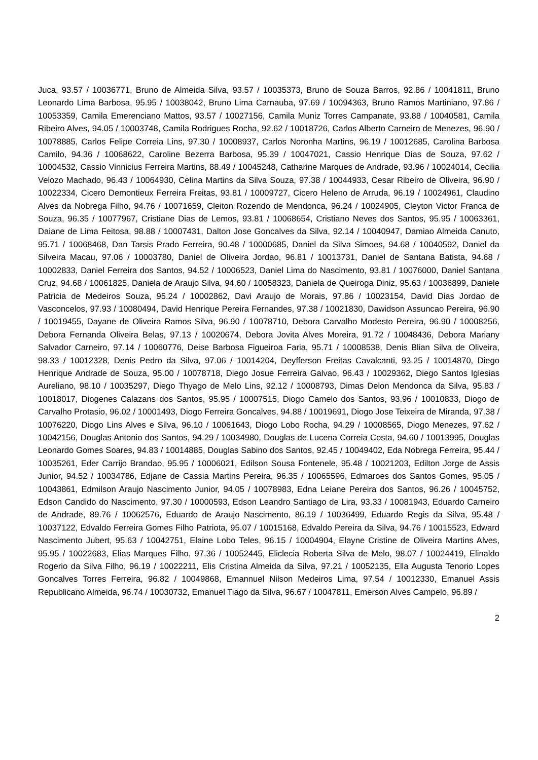Juca, 93.57 / 10036771, Bruno de Almeida Silva, 93.57 / 10035373, Bruno de Souza Barros, 92.86 / 10041811, Bruno Leonardo Lima Barbosa, 95.95 / 10038042, Bruno Lima Carnauba, 97.69 / 10094363, Bruno Ramos Martiniano, 97.86 / 10053359, Camila Emerenciano Mattos, 93.57 / 10027156, Camila Muniz Torres Campanate, 93.88 / 10040581, Camila Ribeiro Alves, 94.05 / 10003748, Camila Rodrigues Rocha, 92.62 / 10018726, Carlos Alberto Carneiro de Menezes, 96.90 / 10078885, Carlos Felipe Correia Lins, 97.30 / 10008937, Carlos Noronha Martins, 96.19 / 10012685, Carolina Barbosa Camilo, 94.36 / 10068622, Caroline Bezerra Barbosa, 95.39 / 10047021, Cassio Henrique Dias de Souza, 97.62 / 10004532, Cassio Vinnicius Ferreira Martins, 88.49 / 10045248, Catharine Marques de Andrade, 93.96 / 10024014, Cecilia Velozo Machado, 96.43 / 10064930, Celina Martins da Silva Souza, 97.38 / 10044933, Cesar Ribeiro de Oliveira, 96.90 / 10022334, Cicero Demontieux Ferreira Freitas, 93.81 / 10009727, Cicero Heleno de Arruda, 96.19 / 10024961, Claudino Alves da Nobrega Filho, 94.76 / 10071659, Cleiton Rozendo de Mendonca, 96.24 / 10024905, Cleyton Victor Franca de Souza, 96.35 / 10077967, Cristiane Dias de Lemos, 93.81 / 10068654, Cristiano Neves dos Santos, 95.95 / 10063361, Daiane de Lima Feitosa, 98.88 / 10007431, Dalton Jose Goncalves da Silva, 92.14 / 10040947, Damiao Almeida Canuto, 95.71 / 10068468, Dan Tarsis Prado Ferreira, 90.48 / 10000685, Daniel da Silva Simoes, 94.68 / 10040592, Daniel da Silveira Macau, 97.06 / 10003780, Daniel de Oliveira Jordao, 96.81 / 10013731, Daniel de Santana Batista, 94.68 / 10002833, Daniel Ferreira dos Santos, 94.52 / 10006523, Daniel Lima do Nascimento, 93.81 / 10076000, Daniel Santana Cruz, 94.68 / 10061825, Daniela de Araujo Silva, 94.60 / 10058323, Daniela de Queiroga Diniz, 95.63 / 10036899, Daniele Patricia de Medeiros Souza, 95.24 / 10002862, Davi Araujo de Morais, 97.86 / 10023154, David Dias Jordao de Vasconcelos, 97.93 / 10080494, David Henrique Pereira Fernandes, 97.38 / 10021830, Dawidson Assuncao Pereira, 96.90 / 10019455, Dayane de Oliveira Ramos Silva, 96.90 / 10078710, Debora Carvalho Modesto Pereira, 96.90 / 10008256, Debora Fernanda Oliveira Belas, 97.13 / 10020674, Debora Jovita Alves Moreira, 91.72 / 10048436, Debora Mariany Salvador Carneiro, 97.14 / 10060776, Deise Barbosa Figueiroa Faria, 95.71 / 10008538, Denis Blian Silva de Oliveira, 98.33 / 10012328, Denis Pedro da Silva, 97.06 / 10014204, Deyfferson Freitas Cavalcanti, 93.25 / 10014870, Diego Henrique Andrade de Souza, 95.00 / 10078718, Diego Josue Ferreira Galvao, 96.43 / 10029362, Diego Santos Iglesias Aureliano, 98.10 / 10035297, Diego Thyago de Melo Lins, 92.12 / 10008793, Dimas Delon Mendonca da Silva, 95.83 / 10018017, Diogenes Calazans dos Santos, 95.95 / 10007515, Diogo Camelo dos Santos, 93.96 / 10010833, Diogo de Carvalho Protasio, 96.02 / 10001493, Diogo Ferreira Goncalves, 94.88 / 10019691, Diogo Jose Teixeira de Miranda, 97.38 / 10076220, Diogo Lins Alves e Silva, 96.10 / 10061643, Diogo Lobo Rocha, 94.29 / 10008565, Diogo Menezes, 97.62 / 10042156, Douglas Antonio dos Santos, 94.29 / 10034980, Douglas de Lucena Correia Costa, 94.60 / 10013995, Douglas Leonardo Gomes Soares, 94.83 / 10014885, Douglas Sabino dos Santos, 92.45 / 10049402, Eda Nobrega Ferreira, 95.44 / 10035261, Eder Carrijo Brandao, 95.95 / 10006021, Edilson Sousa Fontenele, 95.48 / 10021203, Edilton Jorge de Assis Junior, 94.52 / 10034786, Edjane de Cassia Martins Pereira, 96.35 / 10065596, Edmaroes dos Santos Gomes, 95.05 / 10043861, Edmilson Araujo Nascimento Junior, 94.05 / 10078983, Edna Leiane Pereira dos Santos, 96.26 / 10045752, Edson Candido do Nascimento, 97.30 / 10000593, Edson Leandro Santiago de Lira, 93.33 / 10081943, Eduardo Carneiro de Andrade, 89.76 / 10062576, Eduardo de Araujo Nascimento, 86.19 / 10036499, Eduardo Regis da Silva, 95.48 / 10037122, Edvaldo Ferreira Gomes Filho Patriota, 95.07 / 10015168, Edvaldo Pereira da Silva, 94.76 / 10015523, Edward Nascimento Jubert, 95.63 / 10042751, Elaine Lobo Teles, 96.15 / 10004904, Elayne Cristine de Oliveira Martins Alves, 95.95 / 10022683, Elias Marques Filho, 97.36 / 10052445, Eliclecia Roberta Silva de Melo, 98.07 / 10024419, Elinaldo Rogerio da Silva Filho, 96.19 / 10022211, Elis Cristina Almeida da Silva, 97.21 / 10052135, Ella Augusta Tenorio Lopes Goncalves Torres Ferreira, 96.82 / 10049868, Emannuel Nilson Medeiros Lima, 97.54 / 10012330, Emanuel Assis Republicano Almeida, 96.74 / 10030732, Emanuel Tiago da Silva, 96.67 / 10047811, Emerson Alves Campelo, 96.89 /
2